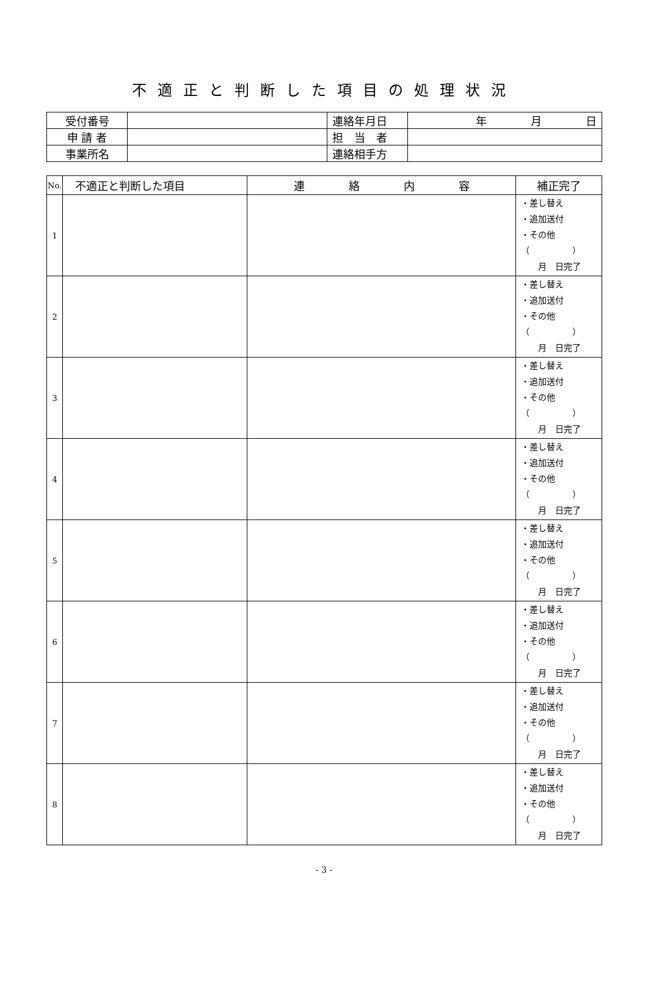不適正と判断した項目の処理状況
| 受付番号 | | 連絡年月日 | 年 月 日 |
| 申 請 者 | | 担 当 者 | |
| 事業所名 | | 連絡相手方 | |
| No. | 不適正と判断した項目 | 連 絡 内 容 | 補正完了 |
| --- | --- | --- | --- |
| 1 | | | ・差し替え ・追加送付 ・その他 （ ） 月 日完了 |
| 2 | | | ・差し替え ・追加送付 ・その他 （ ） 月 日完了 |
| 3 | | | ・差し替え ・追加送付 ・その他 （ ） 月 日完了 |
| 4 | | | ・差し替え ・追加送付 ・その他 （ ） 月 日完了 |
| 5 | | | ・差し替え ・追加送付 ・その他 （ ） 月 日完了 |
| 6 | | | ・差し替え ・追加送付 ・その他 （ ） 月 日完了 |
| 7 | | | ・差し替え ・追加送付 ・その他 （ ） 月 日完了 |
| 8 | | | ・差し替え ・追加送付 ・その他 （ ） 月 日完了 |
- 3 -